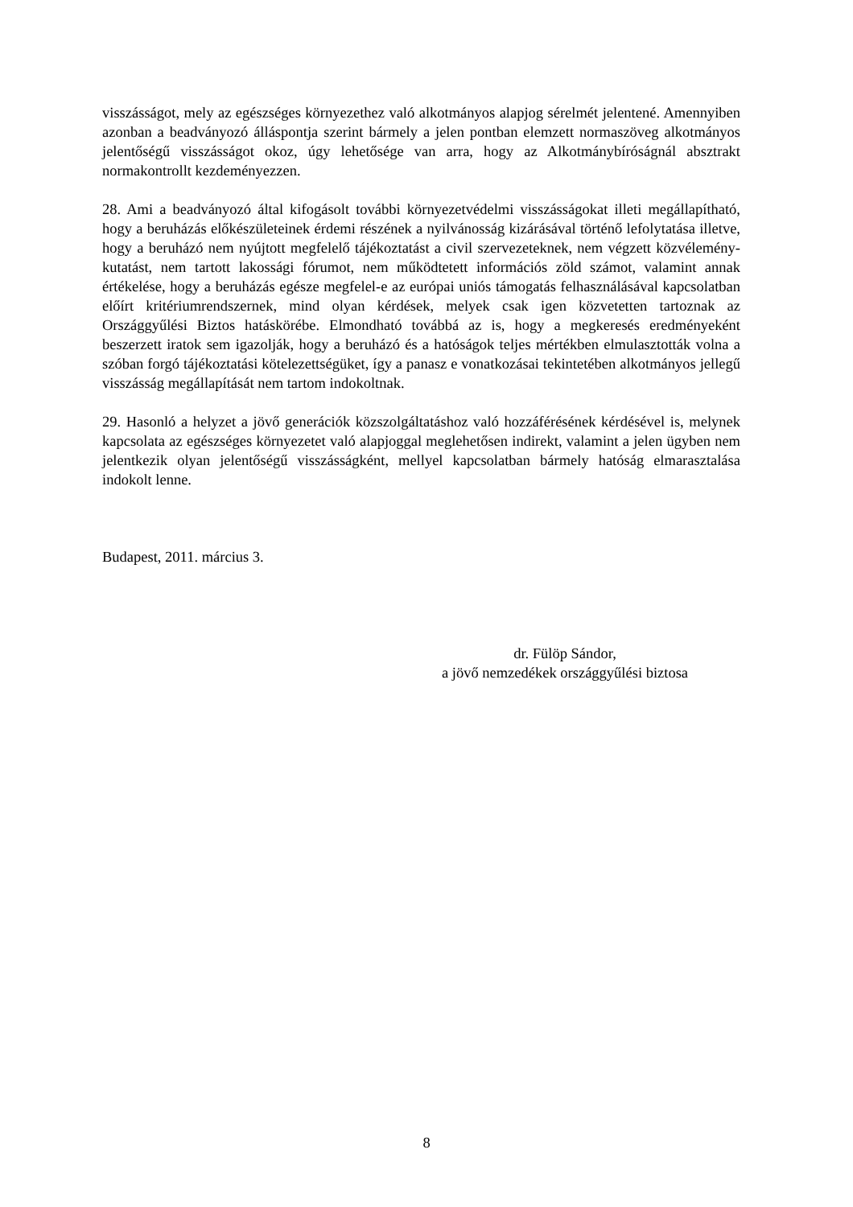visszásságot, mely az egészséges környezethez való alkotmányos alapjog sérelmét jelentené. Amennyiben azonban a beadványozó álláspontja szerint bármely a jelen pontban elemzett normaszöveg alkotmányos jelentőségű visszásságot okoz, úgy lehetősége van arra, hogy az Alkotmánybíróságnál absztrakt normakontrollt kezdeményezzen.
28. Ami a beadványozó által kifogásolt további környezetvédelmi visszásságokat illeti megállapítható, hogy a beruházás előkészületeinek érdemi részének a nyilvánosság kizárásával történő lefolytatása illetve, hogy a beruházó nem nyújtott megfelelő tájékoztatást a civil szervezeteknek, nem végzett közvélemény-kutatást, nem tartott lakossági fórumot, nem működtetett információs zöld számot, valamint annak értékelése, hogy a beruházás egésze megfelel-e az európai uniós támogatás felhasználásával kapcsolatban előírt kritériumrendszernek, mind olyan kérdések, melyek csak igen közvetetten tartoznak az Országgyűlési Biztos hatáskörébe. Elmondható továbbá az is, hogy a megkeresés eredményeként beszerzett iratok sem igazolják, hogy a beruházó és a hatóságok teljes mértékben elmulasztották volna a szóban forgó tájékoztatási kötelezettségüket, így a panasz e vonatkozásai tekintetében alkotmányos jellegű visszásság megállapítását nem tartom indokoltnak.
29. Hasonló a helyzet a jövő generációk közszolgáltatáshoz való hozzáférésének kérdésével is, melynek kapcsolata az egészséges környezetet való alapjoggal meglehetősen indirekt, valamint a jelen ügyben nem jelentkezik olyan jelentőségű visszásságként, mellyel kapcsolatban bármely hatóság elmarasztalása indokolt lenne.
Budapest, 2011. március 3.
dr. Fülöp Sándor,
a jövő nemzedékek országgyűlési biztosa
8